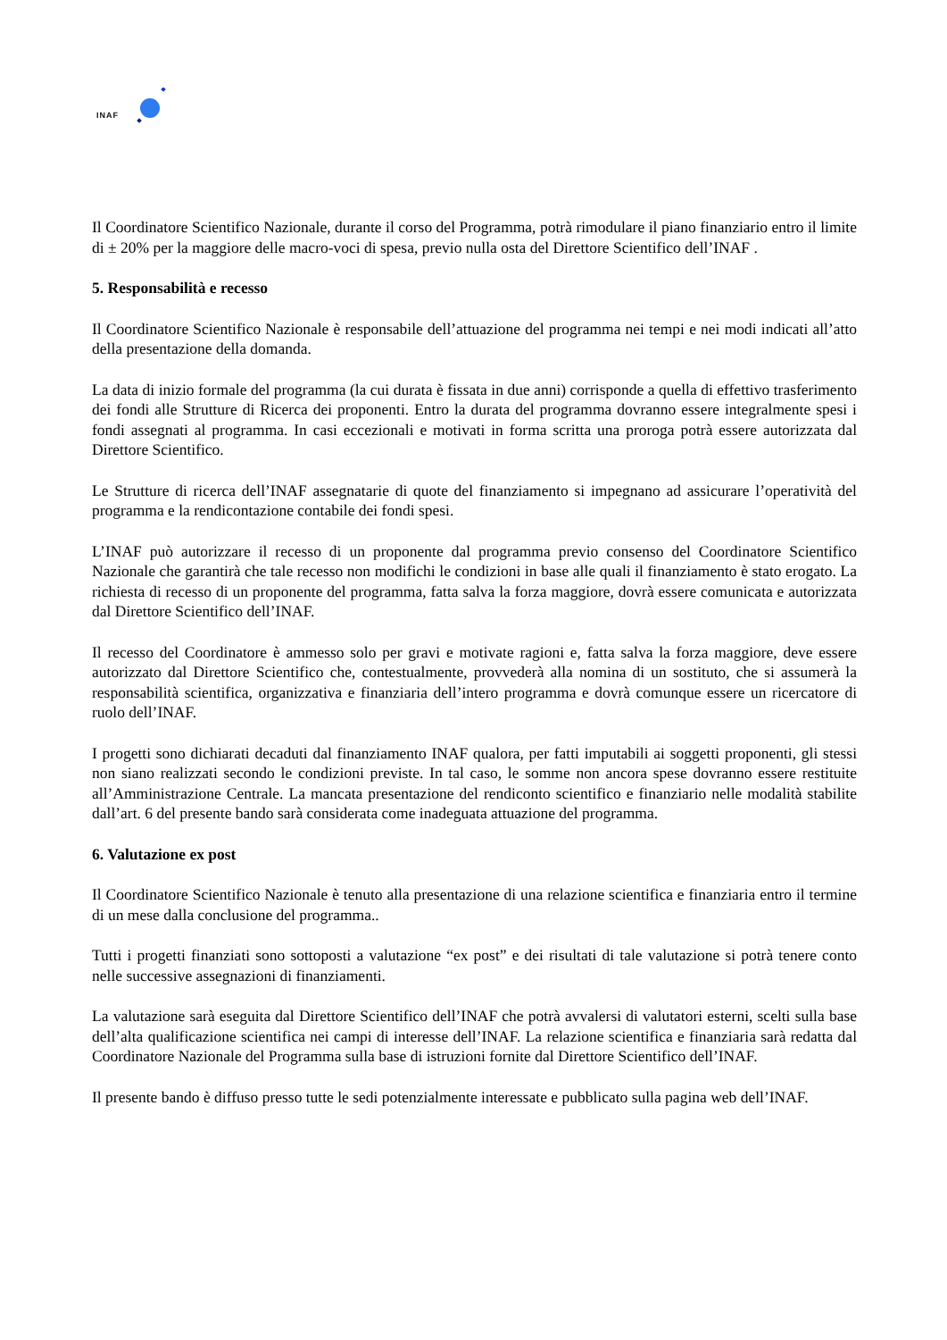INAF
Il Coordinatore Scientifico Nazionale, durante il corso del Programma, potrà rimodulare il piano finanziario entro il limite di ± 20% per la maggiore delle macro-voci di spesa, previo nulla osta del Direttore Scientifico dell’INAF .
5. Responsabilità e recesso
Il Coordinatore Scientifico Nazionale è responsabile dell’attuazione del programma nei tempi e nei modi indicati all’atto della presentazione della domanda.
La data di inizio formale del programma (la cui durata è fissata in due anni) corrisponde a quella di effettivo trasferimento dei fondi alle Strutture di Ricerca dei proponenti. Entro la durata del programma dovranno essere integralmente spesi i fondi assegnati al programma. In casi eccezionali e motivati in forma scritta una proroga potrà essere autorizzata dal Direttore Scientifico.
Le Strutture di ricerca dell’INAF assegnatarie di quote del finanziamento si impegnano ad assicurare l’operatività del programma e la rendicontazione contabile dei fondi spesi.
L’INAF può autorizzare il recesso di un proponente dal programma previo consenso del Coordinatore Scientifico Nazionale che garantirà che tale recesso non modifichi le condizioni in base alle quali il finanziamento è stato erogato. La richiesta di recesso di un proponente del programma, fatta salva la forza maggiore, dovrà essere comunicata e autorizzata dal Direttore Scientifico dell’INAF.
Il recesso del Coordinatore è ammesso solo per gravi e motivate ragioni e, fatta salva la forza maggiore, deve essere autorizzato dal Direttore Scientifico che, contestualmente, provvederà alla nomina di un sostituto, che si assumerà la responsabilità scientifica, organizzativa e finanziaria dell’intero programma e dovrà comunque essere un ricercatore di ruolo dell’INAF.
I progetti sono dichiarati decaduti dal finanziamento INAF qualora, per fatti imputabili ai soggetti proponenti, gli stessi non siano realizzati secondo le condizioni previste. In tal caso, le somme non ancora spese dovranno essere restituite all’Amministrazione Centrale. La mancata presentazione del rendiconto scientifico e finanziario nelle modalità stabilite dall’art. 6 del presente bando sarà considerata come inadeguata attuazione del programma.
6. Valutazione ex post
Il Coordinatore Scientifico Nazionale è tenuto alla presentazione di una relazione scientifica e finanziaria entro il termine di un mese dalla conclusione del programma..
Tutti i progetti finanziati sono sottoposti a valutazione “ex post” e dei risultati di tale valutazione si potrà tenere conto nelle successive assegnazioni di finanziamenti.
La valutazione sarà eseguita dal Direttore Scientifico dell’INAF che potrà avvalersi di valutatori esterni, scelti sulla base dell’alta qualificazione scientifica nei campi di interesse dell’INAF. La relazione scientifica e finanziaria sarà redatta dal Coordinatore Nazionale del Programma sulla base di istruzioni fornite dal Direttore Scientifico dell’INAF.
Il presente bando è diffuso presso tutte le sedi potenzialmente interessate e pubblicato sulla pagina web dell’INAF.